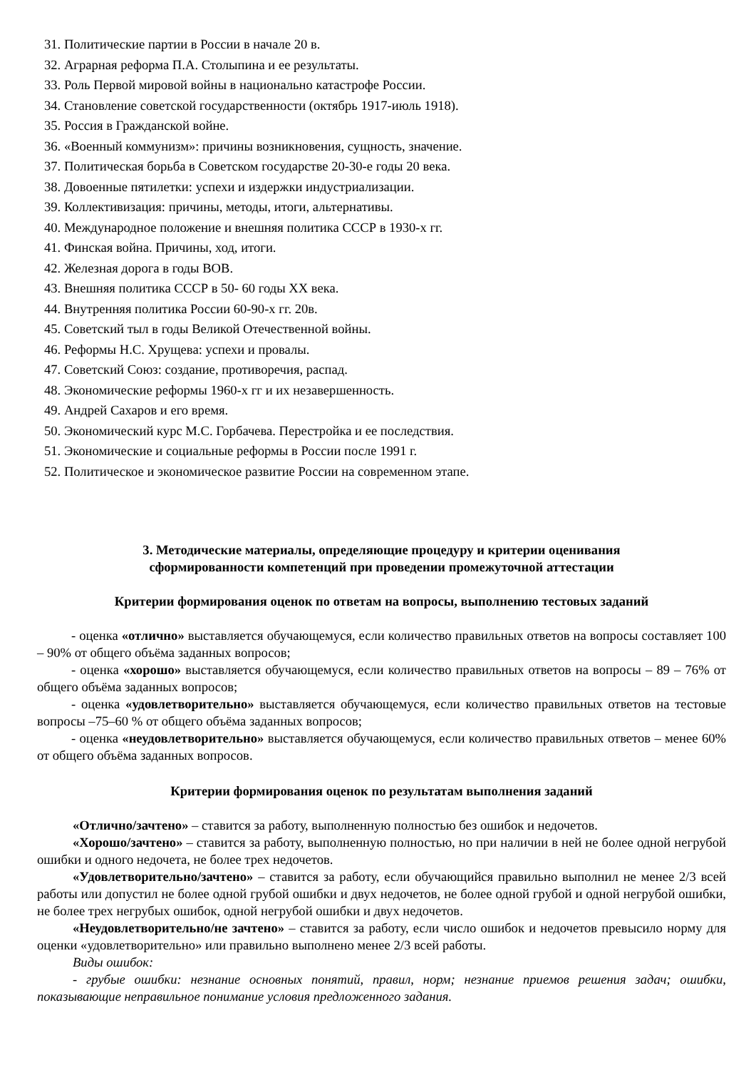31. Политические партии в России в начале 20 в.
32. Аграрная реформа П.А. Столыпина и ее результаты.
33. Роль Первой мировой войны в национально катастрофе России.
34. Становление советской государственности (октябрь 1917-июль 1918).
35. Россия в Гражданской войне.
36. «Военный коммунизм»: причины возникновения, сущность, значение.
37. Политическая борьба в Советском государстве 20-30-е годы 20 века.
38. Довоенные пятилетки: успехи и издержки индустриализации.
39. Коллективизация: причины, методы, итоги, альтернативы.
40. Международное положение и внешняя политика СССР в 1930-х гг.
41. Финская война. Причины, ход, итоги.
42. Железная дорога в годы ВОВ.
43. Внешняя политика СССР в 50- 60 годы XX века.
44. Внутренняя политика России 60-90-х гг. 20в.
45. Советский тыл в годы Великой Отечественной войны.
46. Реформы Н.С. Хрущева: успехи и провалы.
47. Советский Союз: создание, противоречия, распад.
48. Экономические реформы 1960-х гг и их незавершенность.
49. Андрей Сахаров и его время.
50. Экономический курс М.С. Горбачева. Перестройка и ее последствия.
51. Экономические и социальные реформы в России после 1991 г.
52. Политическое и экономическое развитие России на современном этапе.
3. Методические материалы, определяющие процедуру и критерии оценивания
сформированности компетенций при проведении промежуточной аттестации
Критерии формирования оценок по ответам на вопросы, выполнению тестовых заданий
- оценка «отлично» выставляется обучающемуся, если количество правильных ответов на вопросы составляет 100 – 90% от общего объёма заданных вопросов;
- оценка «хорошо» выставляется обучающемуся, если количество правильных ответов на вопросы – 89 – 76% от общего объёма заданных вопросов;
- оценка «удовлетворительно» выставляется обучающемуся, если количество правильных ответов на тестовые вопросы –75–60 % от общего объёма заданных вопросов;
- оценка «неудовлетворительно» выставляется обучающемуся, если количество правильных ответов – менее 60% от общего объёма заданных вопросов.
Критерии формирования оценок по результатам выполнения заданий
«Отлично/зачтено» – ставится за работу, выполненную полностью без ошибок и недочетов.
«Хорошо/зачтено» – ставится за работу, выполненную полностью, но при наличии в ней не более одной негрубой ошибки и одного недочета, не более трех недочетов.
«Удовлетворительно/зачтено» – ставится за работу, если обучающийся правильно выполнил не менее 2/3 всей работы или допустил не более одной грубой ошибки и двух недочетов, не более одной грубой и одной негрубой ошибки, не более трех негрубых ошибок, одной негрубой ошибки и двух недочетов.
«Неудовлетворительно/не зачтено» – ставится за работу, если число ошибок и недочетов превысило норму для оценки «удовлетворительно» или правильно выполнено менее 2/3 всей работы.
Виды ошибок:
- грубые ошибки: незнание основных понятий, правил, норм; незнание приемов решения задач; ошибки, показывающие неправильное понимание условия предложенного задания.